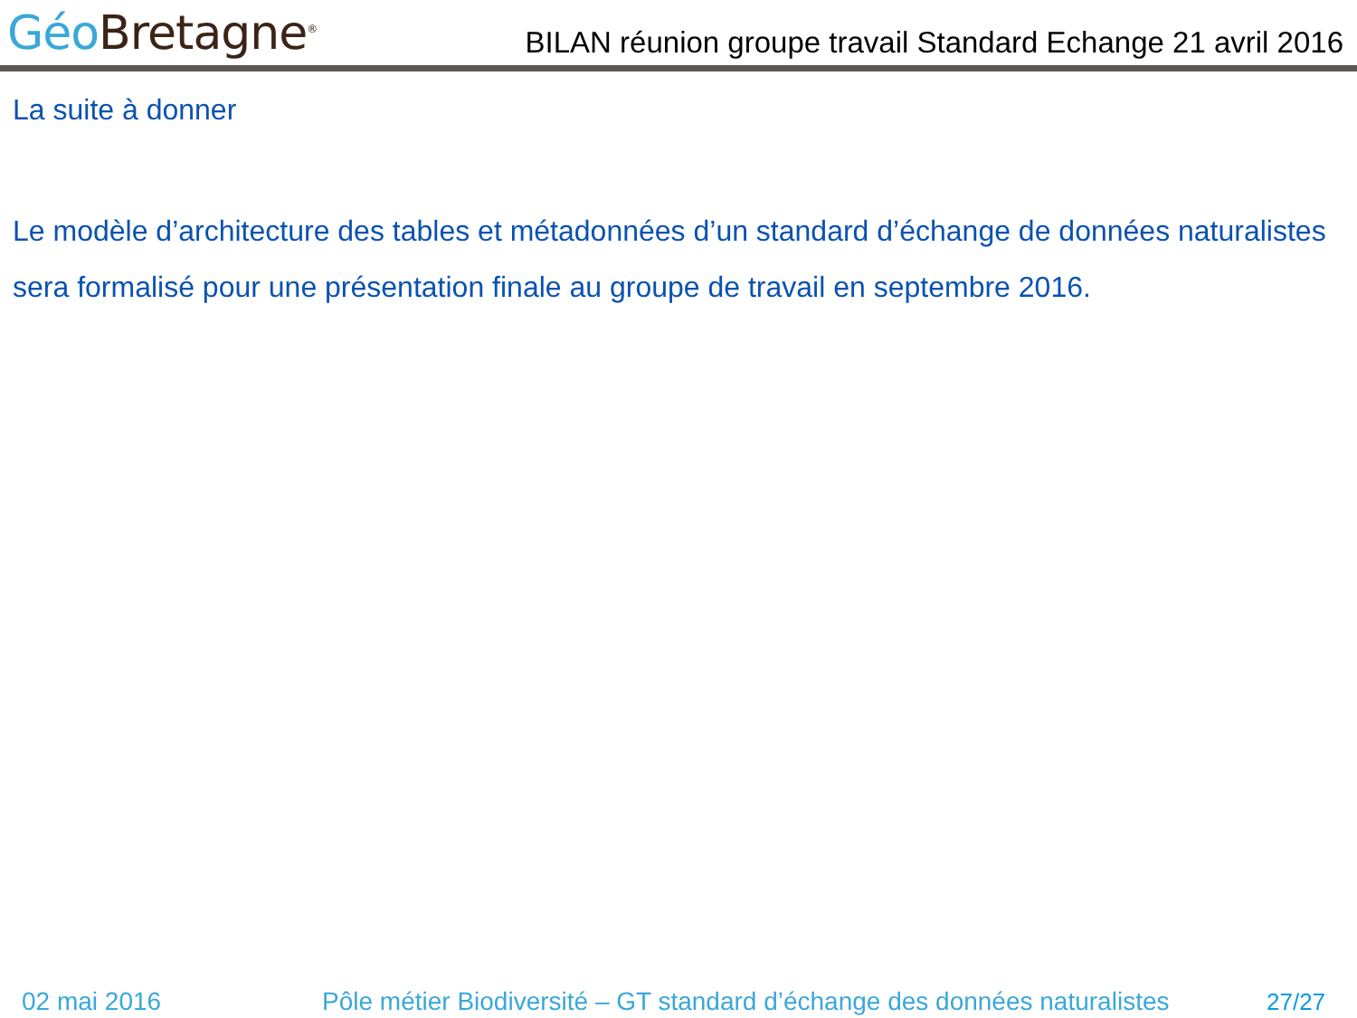Géo Bretagne<sup>®</sup>
BILAN réunion groupe travail Standard Echange 21 avril 2016
La suite à donner
Le modèle d’architecture des tables et métadonnées d’un standard d’échange de données naturalistes sera formalisé pour une présentation finale au groupe de travail en septembre 2016.
02 mai 2016 Pôle métier Biodiversité – GT standard d’échange des données naturalistes 27/27